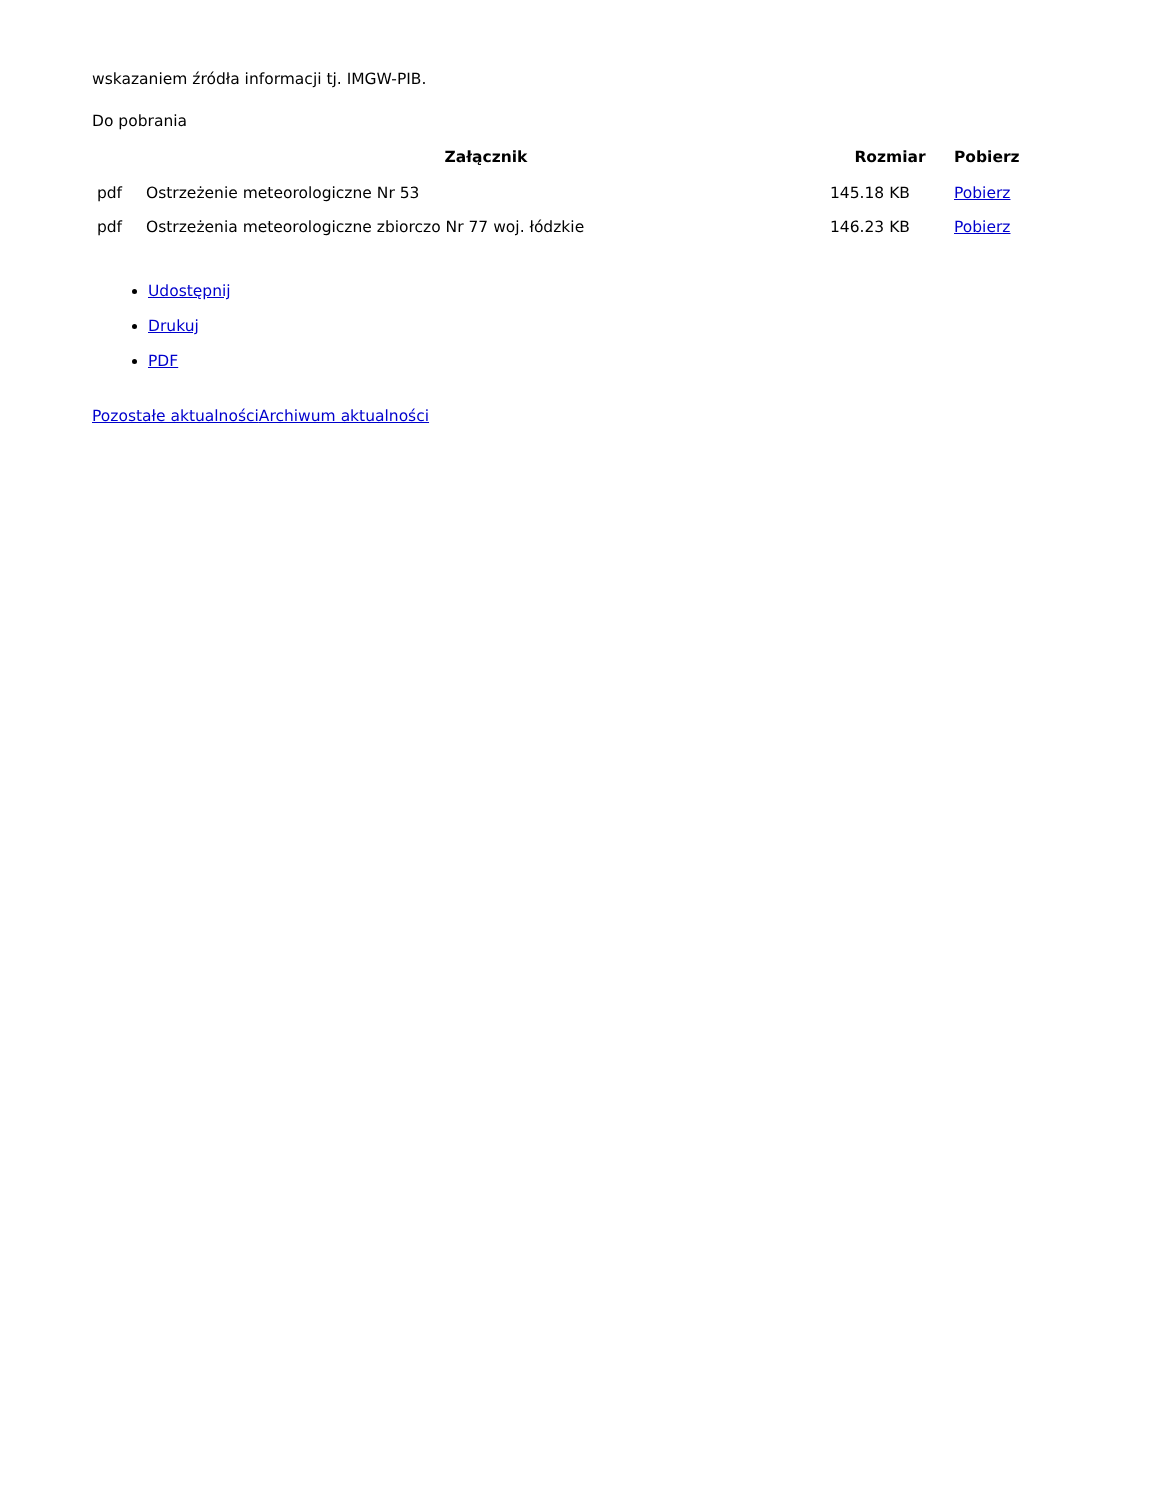wskazaniem źródła informacji tj. IMGW-PIB.
Do pobrania
| | Załącznik | Rozmiar | Pobierz |
| --- | --- | --- | --- |
| pdf | Ostrzeżenie meteorologiczne Nr 53 | 145.18 KB | Pobierz |
| pdf | Ostrzeżenia meteorologiczne zbiorczo Nr 77 woj. łódzkie | 146.23 KB | Pobierz |
Udostępnij
Drukuj
PDF
Pozostałe aktualności Archiwum aktualności